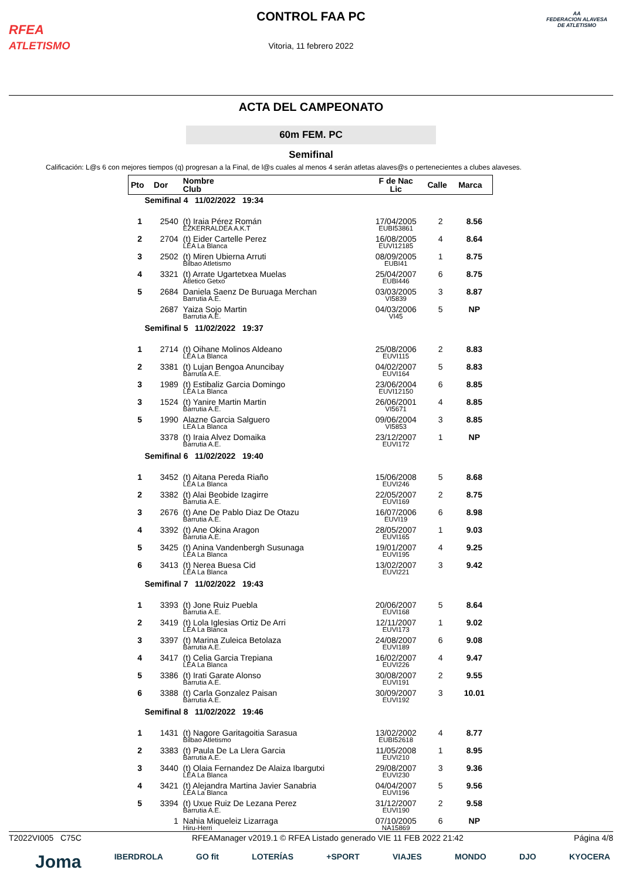RFEA
ATLETISMO
AA
FEDERACION ALAVESA DE ATLETISMO
CONTROL FAA PC
Vitoria, 11 febrero 2022
ACTA DEL CAMPEONATO
60m FEM. PC
Semifinal
Calificación: L@s 6 con mejores tiempos (q) progresan a la Final, de l@s cuales al menos 4 serán atletas alaves@s o pertenecientes a clubes alaveses.
| Pto | Dor | Nombre Club | F de Nac Lic | Calle | Marca |
| --- | --- | --- | --- | --- | --- |
| Semifinal 4 11/02/2022 19:34 | | | | | |
| 1 | 2540 | (t) Iraia Pérez Román EZKERRALDEA A.K.T | 17/04/2005 EUBI53861 | 2 | 8.56 |
| 2 | 2704 | (t) Eider Cartelle Perez LEA La Blanca | 16/08/2005 EUVI12185 | 4 | 8.64 |
| 3 | 2502 | (t) Miren Ubierna Arruti Bilbao Atletismo | 08/09/2005 EUBI41 | 1 | 8.75 |
| 4 | 3321 | (t) Arrate Ugartetxea Muelas Atletico Getxo | 25/04/2007 EUBI446 | 6 | 8.75 |
| 5 | 2684 | Daniela Saenz De Buruaga Merchan Barrutia A.E. | 03/03/2005 VI5839 | 3 | 8.87 |
| | 2687 | Yaiza Sojo Martin Barrutia A.E. | 04/03/2006 VI45 | 5 | NP |
| Semifinal 5 11/02/2022 19:37 | | | | | |
| 1 | 2714 | (t) Oihane Molinos Aldeano LEA La Blanca | 25/08/2006 EUVI115 | 2 | 8.83 |
| 2 | 3381 | (t) Lujan Bengoa Anuncibay Barrutia A.E. | 04/02/2007 EUVI164 | 5 | 8.83 |
| 3 | 1989 | (t) Estibaliz Garcia Domingo LEA La Blanca | 23/06/2004 EUVI12150 | 6 | 8.85 |
| 3 | 1524 | (t) Yanire Martin Martin Barrutia A.E. | 26/06/2001 VI5671 | 4 | 8.85 |
| 5 | 1990 | Alazne Garcia Salguero LEA La Blanca | 09/06/2004 VI5853 | 3 | 8.85 |
| | 3378 | (t) Iraia Alvez Domaika Barrutia A.E. | 23/12/2007 EUVI172 | 1 | NP |
| Semifinal 6 11/02/2022 19:40 | | | | | |
| 1 | 3452 | (t) Aitana Pereda Riaño LEA La Blanca | 15/06/2008 EUVI246 | 5 | 8.68 |
| 2 | 3382 | (t) Alai Beobide Izagirre Barrutia A.E. | 22/05/2007 EUVI169 | 2 | 8.75 |
| 3 | 2676 | (t) Ane De Pablo Diaz De Otazu Barrutia A.E. | 16/07/2006 EUVI19 | 6 | 8.98 |
| 4 | 3392 | (t) Ane Okina Aragon Barrutia A.E. | 28/05/2007 EUVI165 | 1 | 9.03 |
| 5 | 3425 | (t) Anina Vandenbergh Susunaga LEA La Blanca | 19/01/2007 EUVI195 | 4 | 9.25 |
| 6 | 3413 | (t) Nerea Buesa Cid LEA La Blanca | 13/02/2007 EUVI221 | 3 | 9.42 |
| Semifinal 7 11/02/2022 19:43 | | | | | |
| 1 | 3393 | (t) Jone Ruiz Puebla Barrutia A.E. | 20/06/2007 EUVI168 | 5 | 8.64 |
| 2 | 3419 | (t) Lola Iglesias Ortiz De Arri LEA La Blanca | 12/11/2007 EUVI173 | 1 | 9.02 |
| 3 | 3397 | (t) Marina Zuleica Betolaza Barrutia A.E. | 24/08/2007 EUVI189 | 6 | 9.08 |
| 4 | 3417 | (t) Celia Garcia Trepiana LEA La Blanca | 16/02/2007 EUVI226 | 4 | 9.47 |
| 5 | 3386 | (t) Irati Garate Alonso Barrutia A.E. | 30/08/2007 EUVI191 | 2 | 9.55 |
| 6 | 3388 | (t) Carla Gonzalez Paisan Barrutia A.E. | 30/09/2007 EUVI192 | 3 | 10.01 |
| Semifinal 8 11/02/2022 19:46 | | | | | |
| 1 | 1431 | (t) Nagore Garitagoitia Sarasua Bilbao Atletismo | 13/02/2002 EUBI52618 | 4 | 8.77 |
| 2 | 3383 | (t) Paula De La Llera Garcia Barrutia A.E. | 11/05/2008 EUVI210 | 1 | 8.95 |
| 3 | 3440 | (t) Olaia Fernandez De Alaiza Ibargutxi LEA La Blanca | 29/08/2007 EUVI230 | 3 | 9.36 |
| 4 | 3421 | (t) Alejandra Martina Javier Sanabria LEA La Blanca | 04/04/2007 EUVI196 | 5 | 9.56 |
| 5 | 3394 | (t) Uxue Ruiz De Lezana Perez Barrutia A.E. | 31/12/2007 EUVI190 | 2 | 9.58 |
| | 1 | Nahia Miqueleiz Lizarraga Hiru-Herri | 07/10/2005 NA15869 | 6 | NP |
T2022VI005 C75C RFEAManager v2019.1 © RFEA Listado generado VIE 11 FEB 2022 21:42 Página 4/8
Joma IBERDROLA GO fit LOTERÍAS +SPORT VIAJES MONDO DJO KYOCERA